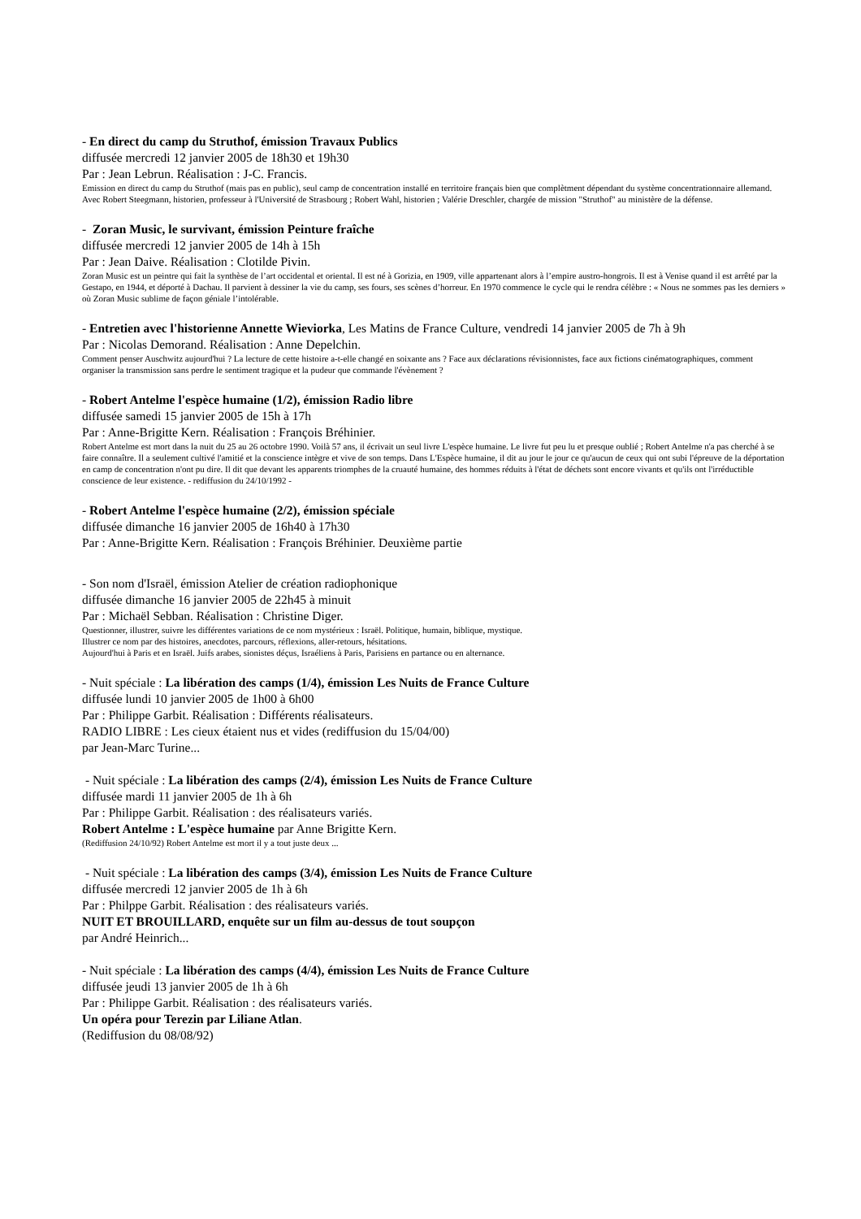- En direct du camp du Struthof, émission Travaux Publics
diffusée mercredi 12 janvier 2005 de 18h30 et 19h30
Par : Jean Lebrun. Réalisation : J-C. Francis.
Emission en direct du camp du Struthof (mais pas en public), seul camp de concentration installé en territoire français bien que complètment dépendant du système concentrationnaire allemand. Avec Robert Steegmann, historien, professeur à l'Université de Strasbourg ; Robert Wahl, historien ; Valérie Dreschler, chargée de mission "Struthof" au ministère de la défense.
- Zoran Music, le survivant, émission Peinture fraîche
diffusée mercredi 12 janvier 2005 de 14h à 15h
Par : Jean Daive. Réalisation : Clotilde Pivin.
Zoran Music est un peintre qui fait la synthèse de l’art occidental et oriental. Il est né à Gorizia, en 1909, ville appartenant alors à l’empire austro-hongrois. Il est à Venise quand il est arrêté par la Gestapo, en 1944, et déporté à Dachau. Il parvient à dessiner la vie du camp, ses fours, ses scènes d’horreur. En 1970 commence le cycle qui le rendra célèbre : « Nous ne sommes pas les derniers » où Zoran Music sublime de façon géniale l’intolérable.
- Entretien avec l'historienne Annette Wieviorka, Les Matins de France Culture, vendredi 14 janvier 2005 de 7h à 9h
Par : Nicolas Demorand. Réalisation : Anne Depelchin.
Comment penser Auschwitz aujourd'hui ? La lecture de cette histoire a-t-elle changé en soixante ans ? Face aux déclarations révisionnistes, face aux fictions cinématographiques, comment organiser la transmission sans perdre le sentiment tragique et la pudeur que commande l'évènement ?
- Robert Antelme l'espèce humaine (1/2), émission Radio libre
diffusée samedi 15 janvier 2005 de 15h à 17h
Par : Anne-Brigitte Kern. Réalisation : François Bréhinier.
Robert Antelme est mort dans la nuit du 25 au 26 octobre 1990. Voilà 57 ans, il écrivait un seul livre L'espèce humaine. Le livre fut peu lu et presque oublié ; Robert Antelme n'a pas cherché à se faire connaître. Il a seulement cultivé l'amitié et la conscience intègre et vive de son temps. Dans L'Espèce humaine, il dit au jour le jour ce qu'aucun de ceux qui ont subi l'épreuve de la déportation en camp de concentration n'ont pu dire. Il dit que devant les apparents triomphes de la cruauté humaine, des hommes réduits à l'état de déchets sont encore vivants et qu'ils ont l'irréductible conscience de leur existence. - rediffusion du 24/10/1992 -
- Robert Antelme l'espèce humaine (2/2), émission spéciale
diffusée dimanche 16 janvier 2005 de 16h40 à 17h30
Par : Anne-Brigitte Kern. Réalisation : François Bréhinier. Deuxième partie
- Son nom d'Israël, émission Atelier de création radiophonique
diffusée dimanche 16 janvier 2005 de 22h45 à minuit
Par : Michaël Sebban. Réalisation : Christine Diger.
Questionner, illustrer, suivre les différentes variations de ce nom mystérieux : Israël. Politique, humain, biblique, mystique.
Illustrer ce nom par des histoires, anecdotes, parcours, réflexions, aller-retours, hésitations.
Aujourd'hui à Paris et en Israël. Juifs arabes, sionistes déçus, Israéliens à Paris, Parisiens en partance ou en alternance.
- Nuit spéciale : La libération des camps (1/4), émission Les Nuits de France Culture
diffusée lundi 10 janvier 2005 de 1h00 à 6h00
Par : Philippe Garbit. Réalisation : Différents réalisateurs.
RADIO LIBRE : Les cieux étaient nus et vides (rediffusion du 15/04/00)
par Jean-Marc Turine...
- Nuit spéciale : La libération des camps (2/4), émission Les Nuits de France Culture
diffusée mardi 11 janvier 2005 de 1h à 6h
Par : Philippe Garbit. Réalisation : des réalisateurs variés.
Robert Antelme : L'espèce humaine par Anne Brigitte Kern.
(Rediffusion 24/10/92) Robert Antelme est mort il y a tout juste deux ...
- Nuit spéciale : La libération des camps (3/4), émission Les Nuits de France Culture
diffusée mercredi 12 janvier 2005 de 1h à 6h
Par : Philppe Garbit. Réalisation : des réalisateurs variés.
NUIT ET BROUILLARD, enquête sur un film au-dessus de tout soupçon
par André Heinrich...
- Nuit spéciale : La libération des camps (4/4), émission Les Nuits de France Culture
diffusée jeudi 13 janvier 2005 de 1h à 6h
Par : Philippe Garbit. Réalisation : des réalisateurs variés.
Un opéra pour Terezin par Liliane Atlan.
(Rediffusion du 08/08/92)